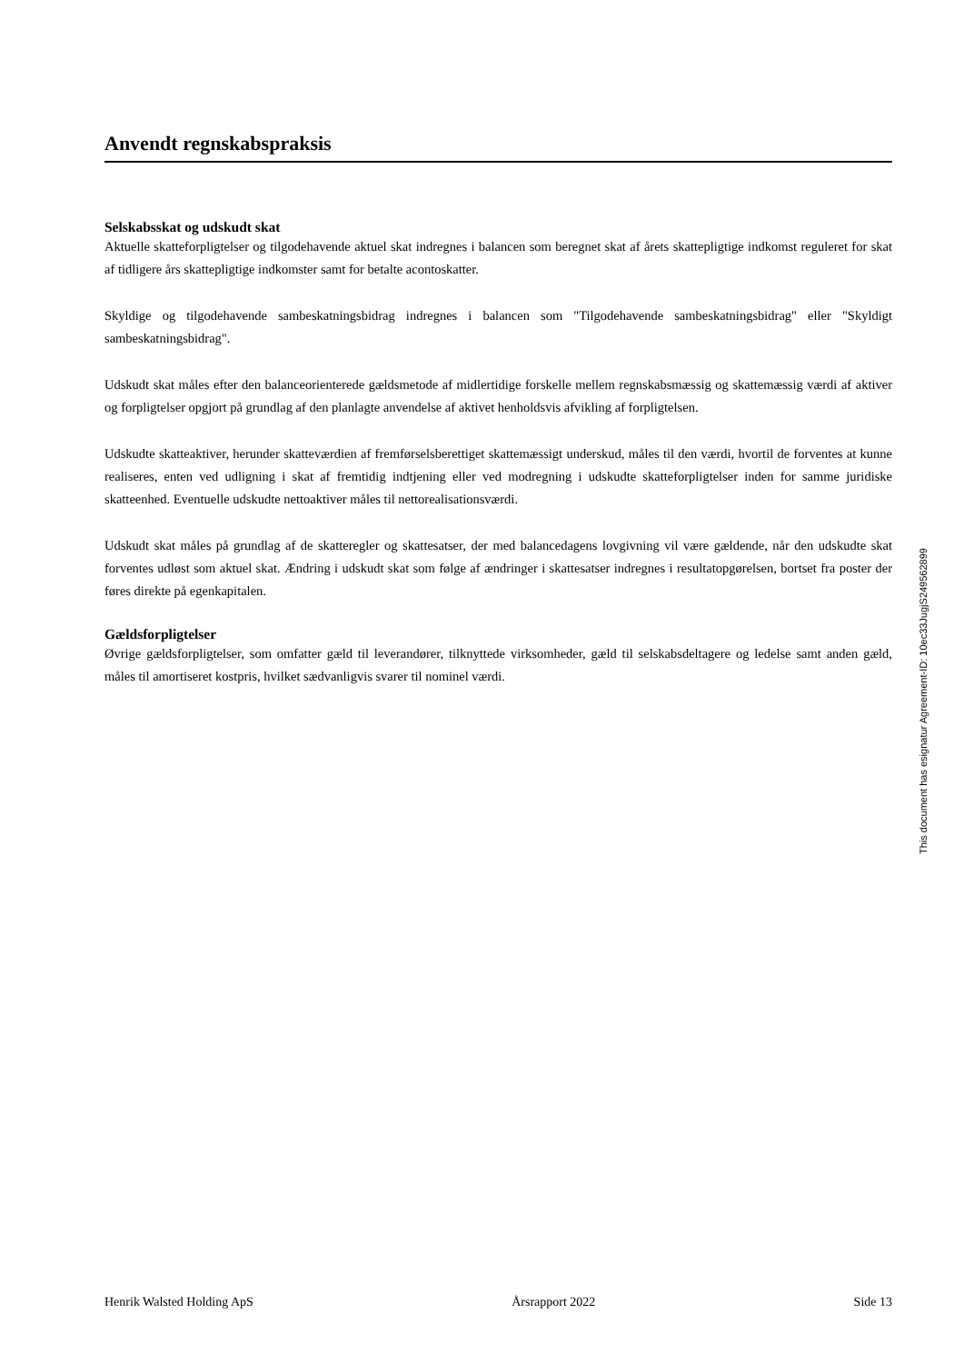Anvendt regnskabspraksis
Selskabsskat og udskudt skat
Aktuelle skatteforpligtelser og tilgodehavende aktuel skat indregnes i balancen som beregnet skat af årets skattepligtige indkomst reguleret for skat af tidligere års skattepligtige indkomster samt for betalte acontoskatter.
Skyldige og tilgodehavende sambeskatningsbidrag indregnes i balancen som "Tilgodehavende sambeskatningsbidrag" eller "Skyldigt sambeskatningsbidrag".
Udskudt skat måles efter den balanceorienterede gældsmetode af midlertidige forskelle mellem regnskabsmæssig og skattemæssig værdi af aktiver og forpligtelser opgjort på grundlag af den planlagte anvendelse af aktivet henholdsvis afvikling af forpligtelsen.
Udskudte skatteaktiver, herunder skatteværdien af fremførselsberettiget skattemæssigt underskud, måles til den værdi, hvortil de forventes at kunne realiseres, enten ved udligning i skat af fremtidig indtjening eller ved modregning i udskudte skatteforpligtelser inden for samme juridiske skatteenhed. Eventuelle udskudte nettoaktiver måles til nettorealisationsværdi.
Udskudt skat måles på grundlag af de skatteregler og skattesatser, der med balancedagens lovgivning vil være gældende, når den udskudte skat forventes udløst som aktuel skat. Ændring i udskudt skat som følge af ændringer i skattesatser indregnes i resultatopgørelsen, bortset fra poster der føres direkte på egenkapitalen.
Gældsforpligtelser
Øvrige gældsforpligtelser, som omfatter gæld til leverandører, tilknyttede virksomheder, gæld til selskabsdeltagere og ledelse samt anden gæld, måles til amortiseret kostpris, hvilket sædvanligvis svarer til nominel værdi.
This document has esignatur Agreement-ID: 10ec33JugjS249562899
Henrik Walsted Holding ApS Årsrapport 2022 Side 13